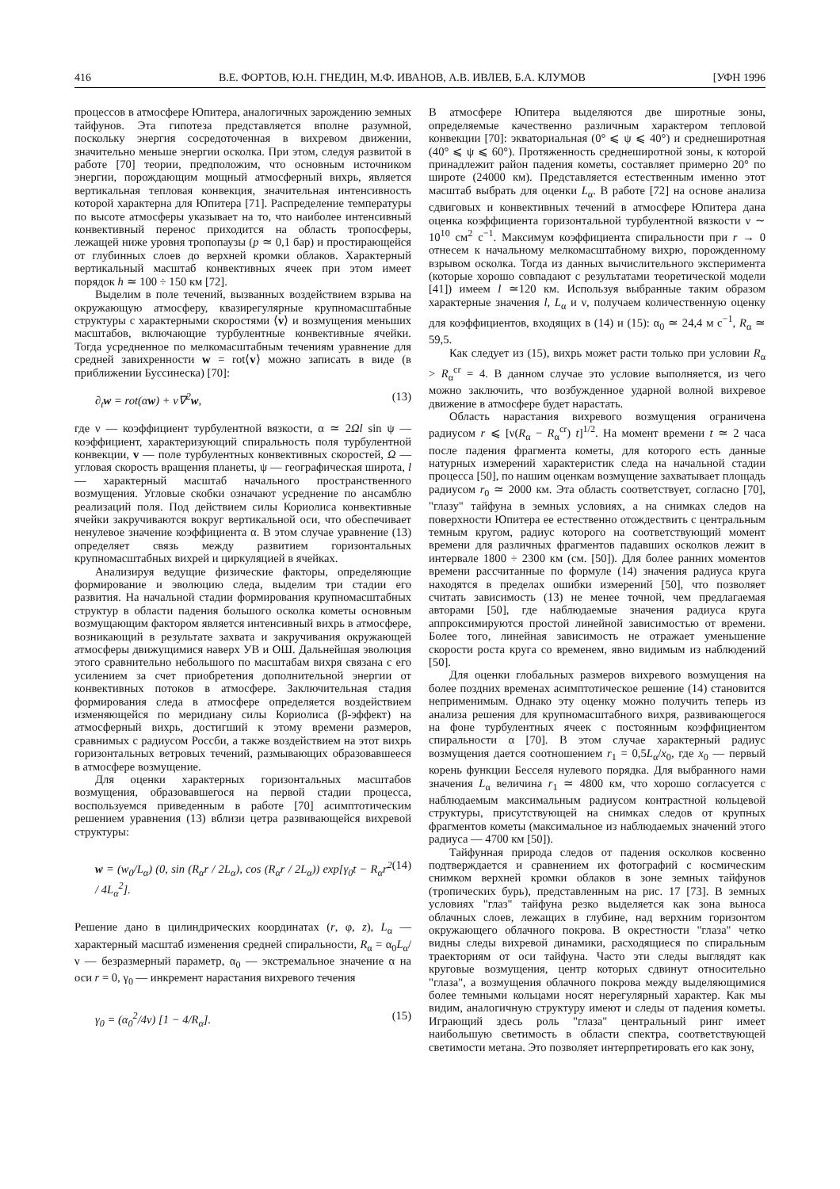416 В.Е. ФОРТОВ, Ю.Н. ГНЕДИН, М.Ф. ИВАНОВ, А.В. ИВЛЕВ, Б.А. КЛУМОВ [УФН 1996
процессов в атмосфере Юпитера, аналогичных зарождению земных тайфунов. Эта гипотеза представляется вполне разумной, поскольку энергия сосредоточенная в вихревом движении, значительно меньше энергии осколка. При этом, следуя развитой в работе [70] теории, предположим, что основным источником энергии, порождающим мощный атмосферный вихрь, является вертикальная тепловая конвекция, значительная интенсивность которой характерна для Юпитера [71]. Распределение температуры по высоте атмосферы указывает на то, что наиболее интенсивный конвективный перенос приходится на область тропосферы, лежащей ниже уровня тропопаузы (p ≃ 0,1 бар) и простирающейся от глубинных слоев до верхней кромки облаков. Характерный вертикальный масштаб конвективных ячеек при этом имеет порядок h ≃ 100 ÷ 150 км [72].
Выделим в поле течений, вызванных воздействием взрыва на окружающую атмосферу, квазирегулярные крупномасштабные структуры с характерными скоростями ⟨v⟩ и возмущения меньших масштабов, включающие турбулентные конвективные ячейки. Тогда усредненное по мелкомасштабным течениям уравнение для средней завихренности w = rot⟨v⟩ можно записать в виде (в приближении Буссинеска) [70]:
∂<sub>t</sub>w = rot(αw) + ν∇<sup>2</sup>w, (13)
где ν — коэффициент турбулентной вязкости, α ≃ 2Ωl sin ψ — коэффициент, характеризующий спиральность поля турбулентной конвекции, v — поле турбулентных конвективных скоростей, Ω — угловая скорость вращения планеты, ψ — географическая широта, l — характерный масштаб начального пространственного возмущения. Угловые скобки означают усреднение по ансамблю реализаций поля. Под действием силы Кориолиса конвективные ячейки закручиваются вокруг вертикальной оси, что обеспечивает ненулевое значение коэффициента α. В этом случае уравнение (13) определяет связь между развитием горизонтальных крупномасштабных вихрей и циркуляцией в ячейках.
Анализируя ведущие физические факторы, определяющие формирование и эволюцию следа, выделим три стадии его развития. На начальной стадии формирования крупномасштабных структур в области падения большого осколка кометы основным возмущающим фактором является интенсивный вихрь в атмосфере, возникающий в результате захвата и закручивания окружающей атмосферы движущимися наверх УВ и ОШ. Дальнейшая эволюция этого сравнительно небольшого по масштабам вихря связана с его усилением за счет приобретения дополнительной энергии от конвективных потоков в атмосфере. Заключительная стадия формирования следа в атмосфере определяется воздействием изменяющейся по меридиану силы Кориолиса (β-эффект) на атмосферный вихрь, достигший к этому времени размеров, сравнимых с радиусом Россби, а также воздействием на этот вихрь горизонтальных ветровых течений, размывающих образовавшееся в атмосфере возмущение.
Для оценки характерных горизонтальных масштабов возмущения, образовавшегося на первой стадии процесса, воспользуемся приведенным в работе [70] асимптотическим решением уравнения (13) вблизи цетра развивающейся вихревой структуры:
w = (w<sub>0</sub>/L<sub>α</sub>) (0, sin (R<sub>α</sub>r / 2L<sub>α</sub>), cos (R<sub>α</sub>r / 2L<sub>α</sub>)) exp[γ<sub>0</sub>t − R<sub>α</sub>r<sup>2</sup> / 4L<sub>α</sub><sup>2</sup>]. (14)
Решение дано в цилиндрических координатах (r, φ, z), L<sub>α</sub> — характерный масштаб изменения средней спиральности, R<sub>α</sub> = α<sub>0</sub>L<sub>α</sub>/ν — безразмерный параметр, α<sub>0</sub> — экстремальное значение α на оси r = 0, γ<sub>0</sub> — инкремент нарастания вихревого течения
γ<sub>0</sub> = (α<sub>0</sub><sup>2</sup>/4ν) [1 − 4/R<sub>α</sub>]. (15)
В атмосфере Юпитера выделяются две широтные зоны, определяемые качественно различным характером тепловой конвекции [70]: экваториальная (0° ⩽ ψ ⩽ 40°) и среднеширотная (40° ⩽ ψ ⩽ 60°). Протяженность среднеширотной зоны, к которой принадлежит район падения кометы, составляет примерно 20° по широте (24000 км). Представляется естественным именно этот масштаб выбрать для оценки L<sub>α</sub>. В работе [72] на основе анализа сдвиговых и конвективных течений в атмосфере Юпитера дана оценка коэффициента горизонтальной турбулентной вязкости ν ∼ 10<sup>10</sup> см<sup>2</sup> с<sup>−1</sup>. Максимум коэффициента спиральности при r → 0 отнесем к начальному мелкомасштабному вихрю, порожденному взрывом осколка. Тогда из данных вычислительного эксперимента (которые хорошо совпадают с результатами теоретической модели [41]) имеем l ≃120 км. Используя выбранные таким образом характерные значения l, L<sub>α</sub> и ν, получаем количественную оценку для коэффициентов, входящих в (14) и (15): α<sub>0</sub> ≃ 24,4 м с<sup>−1</sup>, R<sub>α</sub> ≃ 59,5.
Как следует из (15), вихрь может расти только при условии R<sub>α</sub> > R<sub>α</sub><sup>cr</sup> = 4. В данном случае это условие выполняется, из чего можно заключить, что возбужденное ударной волной вихревое движение в атмосфере будет нарастать.
Область нарастания вихревого возмущения ограничена радиусом r ⩽ [ν(R<sub>α</sub> − R<sub>α</sub><sup>cr</sup>) t]<sup>1/2</sup>. На момент времени t ≃ 2 часа после падения фрагмента кометы, для которого есть данные натурных измерений характеристик следа на начальной стадии процесса [50], по нашим оценкам возмущение захватывает площадь радиусом r<sub>0</sub> ≃ 2000 км. Эта область соответствует, согласно [70], "глазу" тайфуна в земных условиях, а на снимках следов на поверхности Юпитера ее естественно отождествить с центральным темным кругом, радиус которого на соответствующий момент времени для различных фрагментов падавших осколков лежит в интервале 1800 ÷ 2300 км (см. [50]). Для более ранних моментов времени рассчитанные по формуле (14) значения радиуса круга находятся в пределах ошибки измерений [50], что позволяет считать зависимость (13) не менее точной, чем предлагаемая авторами [50], где наблюдаемые значения радиуса круга аппроксимируются простой линейной зависимостью от времени. Более того, линейная зависимость не отражает уменьшение скорости роста круга со временем, явно видимым из наблюдений [50].
Для оценки глобальных размеров вихревого возмущения на более поздних временах асимптотическое решение (14) становится неприменимым. Однако эту оценку можно получить теперь из анализа решения для крупномасштабного вихря, развивающегося на фоне турбулентных ячеек с постоянным коэффициентом спиральности α [70]. В этом случае характерный радиус возмущения дается соотношением r<sub>1</sub> = 0,5L<sub>α</sub>/x<sub>0</sub>, где x<sub>0</sub> — первый корень функции Бесселя нулевого порядка. Для выбранного нами значения L<sub>α</sub> величина r<sub>1</sub> ≃ 4800 км, что хорошо согласуется с наблюдаемым максимальным радиусом контрастной кольцевой структуры, присутствующей на снимках следов от крупных фрагментов кометы (максимальное из наблюдаемых значений этого радиуса — 4700 км [50]).
Тайфунная природа следов от падения осколков косвенно подтверждается и сравнением их фотографий с космическим снимком верхней кромки облаков в зоне земных тайфунов (тропических бурь), представленным на рис. 17 [73]. В земных условиях "глаз" тайфуна резко выделяется как зона выноса облачных слоев, лежащих в глубине, над верхним горизонтом окружающего облачного покрова. В окрестности "глаза" четко видны следы вихревой динамики, расходящиеся по спиральным траекториям от оси тайфуна. Часто эти следы выглядят как круговые возмущения, центр которых сдвинут относительно "глаза", а возмущения облачного покрова между выделяющимися более темными кольцами носят нерегулярный характер. Как мы видим, аналогичную структуру имеют и следы от падения кометы. Играющий здесь роль "глаза" центральный ринг имеет наибольшую светимость в области спектра, соответствующей светимости метана. Это позволяет интерпретировать его как зону,